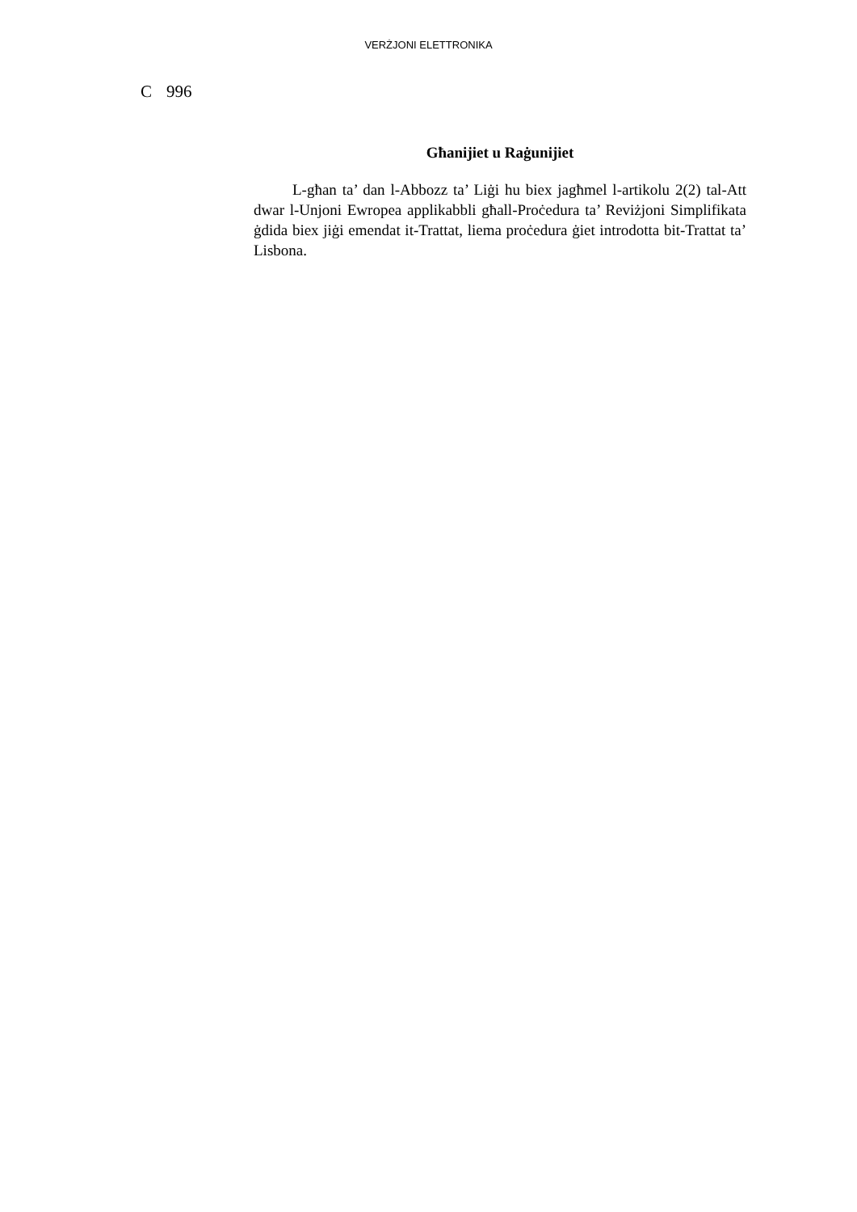VERŻJONI ELETTRONIKA
C 996
Għanijiet u Raġunijiet
L-għan ta’ dan l-Abbozz ta’ Liġi hu biex jagħmel l-artikolu 2(2) tal-Att dwar l-Unjoni Ewropea applikabbli għall-Proċedura ta’ Reviżjoni Simplifikata ġdida biex jiġi emendat it-Trattat, liema proċedura ġiet introdotta bit-Trattat ta’ Lisbona.